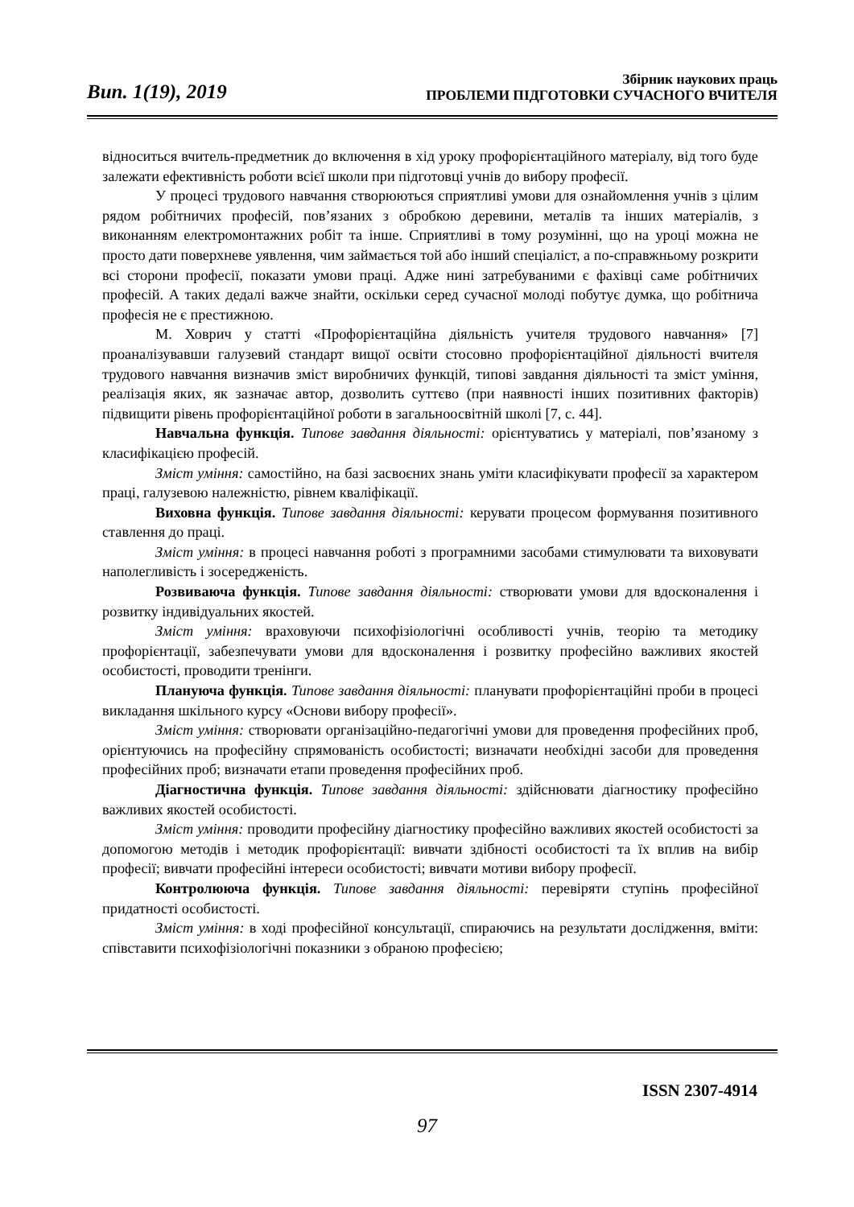Вип. 1(19), 2019
Збірник наукових праць
ПРОБЛЕМИ ПІДГОТОВКИ СУЧАСНОГО ВЧИТЕЛЯ
відноситься вчитель-предметник до включення в хід уроку профорієнтаційного матеріалу, від того буде залежати ефективність роботи всієї школи при підготовці учнів до вибору професії.
У процесі трудового навчання створюються сприятливі умови для ознайомлення учнів з цілим рядом робітничих професій, пов’язаних з обробкою деревини, металів та інших матеріалів, з виконанням електромонтажних робіт та інше. Сприятливі в тому розумінні, що на уроці можна не просто дати поверхневе уявлення, чим займається той або інший спеціаліст, а по-справжньому розкрити всі сторони професії, показати умови праці. Адже нині затребуваними є фахівці саме робітничих професій. А таких дедалі важче знайти, оскільки серед сучасної молоді побутує думка, що робітнича професія не є престижною.
М. Ховрич у статті «Профорієнтаційна діяльність учителя трудового навчання» [7] проаналізувавши галузевий стандарт вищої освіти стосовно профорієнтаційної діяльності вчителя трудового навчання визначив зміст виробничих функцій, типові завдання діяльності та зміст уміння, реалізація яких, як зазначає автор, дозволить суттєво (при наявності інших позитивних факторів) підвищити рівень профорієнтаційної роботи в загальноосвітній школі [7, с. 44].
Навчальна функція. Типове завдання діяльності: орієнтуватись у матеріалі, пов’язаному з класифікацією професій.
Зміст уміння: самостійно, на базі засвоєних знань уміти класифікувати професії за характером праці, галузевою належністю, рівнем кваліфікації.
Виховна функція. Типове завдання діяльності: керувати процесом формування позитивного ставлення до праці.
Зміст уміння: в процесі навчання роботі з програмними засобами стимулювати та виховувати наполегливість і зосередженість.
Розвиваюча функція. Типове завдання діяльності: створювати умови для вдосконалення і розвитку індивідуальних якостей.
Зміст уміння: враховуючи психофізіологічні особливості учнів, теорію та методику профорієнтації, забезпечувати умови для вдосконалення і розвитку професійно важливих якостей особистості, проводити тренінги.
Плануюча функція. Типове завдання діяльності: планувати профорієнтаційні проби в процесі викладання шкільного курсу «Основи вибору професії».
Зміст уміння: створювати організаційно-педагогічні умови для проведення професійних проб, орієнтуючись на професійну спрямованість особистості; визначати необхідні засоби для проведення професійних проб; визначати етапи проведення професійних проб.
Діагностична функція. Типове завдання діяльності: здійснювати діагностику професійно важливих якостей особистості.
Зміст уміння: проводити професійну діагностику професійно важливих якостей особистості за допомогою методів і методик профорієнтації: вивчати здібності особистості та їх вплив на вибір професії; вивчати професійні інтереси особистості; вивчати мотиви вибору професії.
Контролююча функція. Типове завдання діяльності: перевіряти ступінь професійної придатності особистості.
Зміст уміння: в ході професійної консультації, спираючись на результати дослідження, вміти: співставити психофізіологічні показники з обраною професією;
ISSN 2307-4914
97